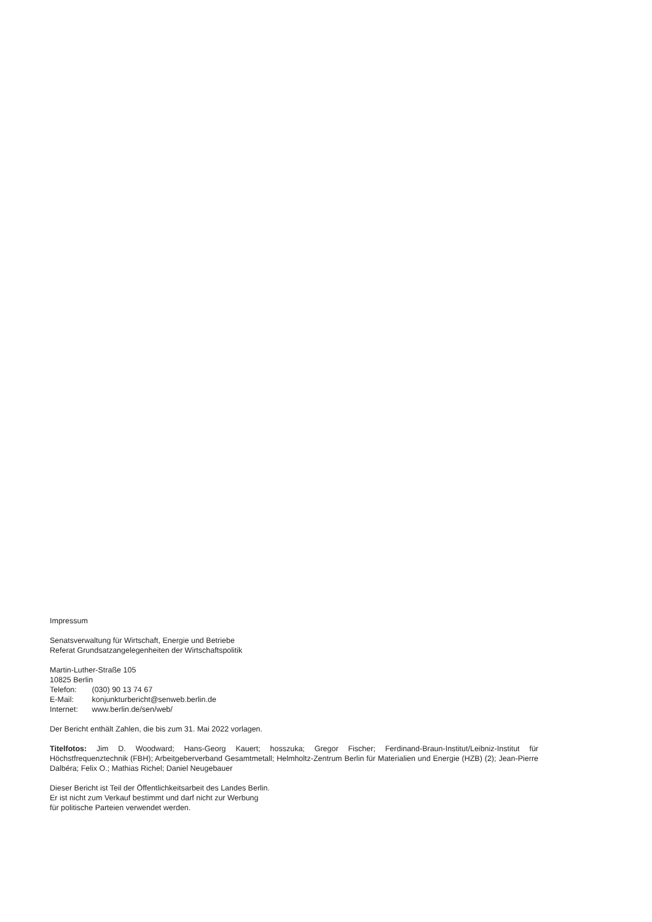Impressum
Senatsverwaltung für Wirtschaft, Energie und Betriebe
Referat Grundsatzangelegenheiten der Wirtschaftspolitik
Martin-Luther-Straße 105
10825 Berlin
Telefon: (030) 90 13 74 67
E-Mail: konjunkturbericht@senweb.berlin.de
Internet: www.berlin.de/sen/web/
Der Bericht enthält Zahlen, die bis zum 31. Mai 2022 vorlagen.
Titelfotos: Jim D. Woodward; Hans-Georg Kauert; hosszuka; Gregor Fischer; Ferdinand-Braun-Institut/Leibniz-Institut für Höchstfrequenztechnik (FBH); Arbeitgeberverband Gesamtmetall; Helmholtz-Zentrum Berlin für Materialien und Energie (HZB) (2); Jean-Pierre Dalbéra; Felix O.; Mathias Richel; Daniel Neugebauer
Dieser Bericht ist Teil der Öffentlichkeitsarbeit des Landes Berlin.
Er ist nicht zum Verkauf bestimmt und darf nicht zur Werbung
für politische Parteien verwendet werden.